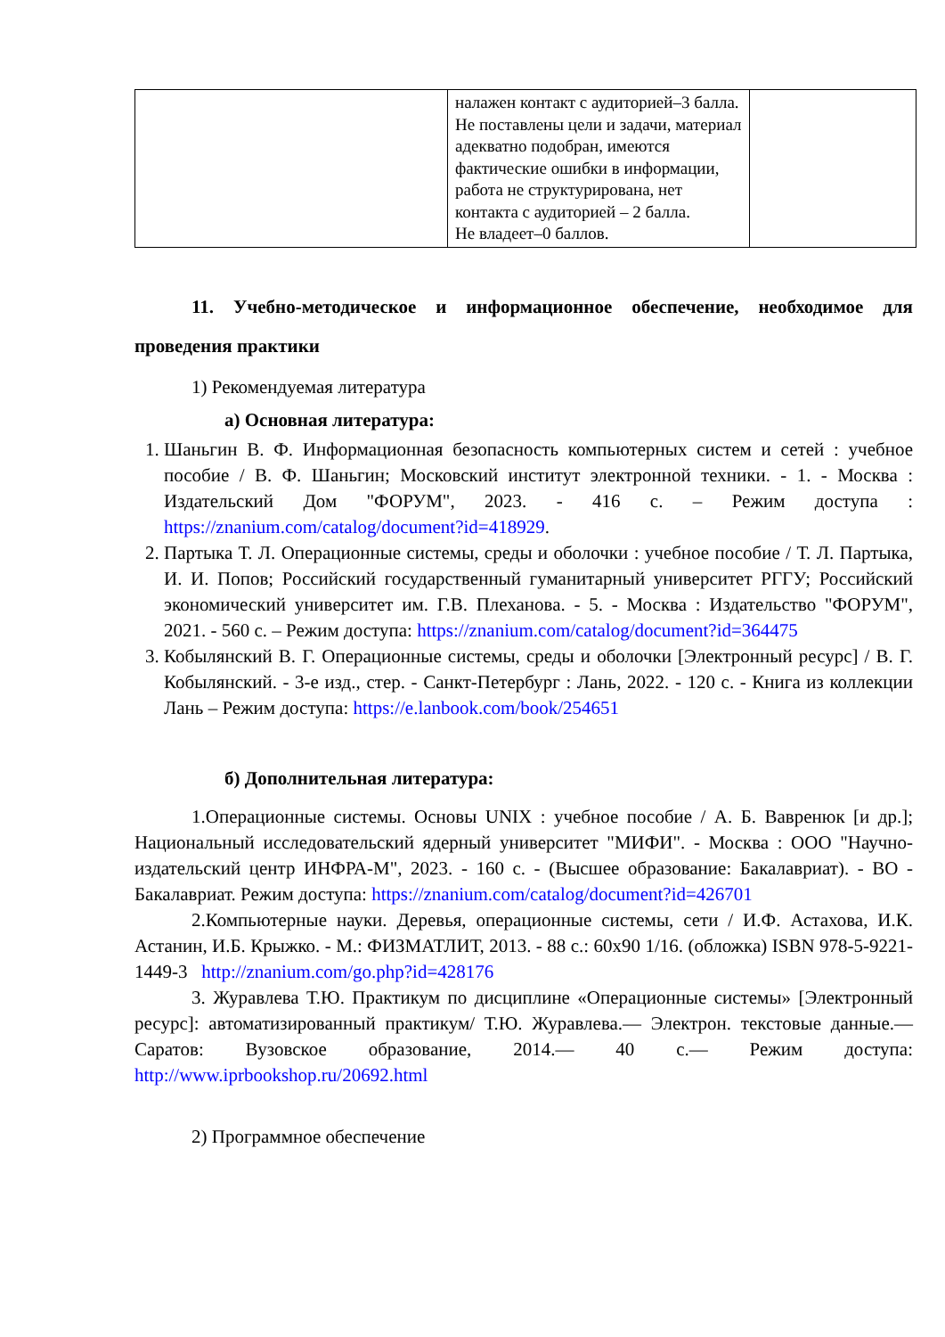| | налажен контакт с аудиторией–3 балла. Не поставлены цели и задачи, материал адекватно подобран, имеются фактические ошибки в информации, работа не структурирована, нет контакта с аудиторией – 2 балла. Не владеет–0 баллов. | |
11. Учебно-методическое и информационное обеспечение, необходимое для проведения практики
1) Рекомендуемая литература
а) Основная литература:
1. Шаньгин В. Ф. Информационная безопасность компьютерных систем и сетей : учебное пособие / В. Ф. Шаньгин; Московский институт электронной техники. - 1. - Москва : Издательский Дом "ФОРУМ", 2023. - 416 с. – Режим доступа : https://znanium.com/catalog/document?id=418929.
2. Партыка Т. Л. Операционные системы, среды и оболочки : учебное пособие / Т. Л. Партыка, И. И. Попов; Российский государственный гуманитарный университет РГГУ; Российский экономический университет им. Г.В. Плеханова. - 5. - Москва : Издательство "ФОРУМ", 2021. - 560 с. – Режим доступа: https://znanium.com/catalog/document?id=364475
3. Кобылянский В. Г. Операционные системы, среды и оболочки [Электронный ресурс] / В. Г. Кобылянский. - 3-е изд., стер. - Санкт-Петербург : Лань, 2022. - 120 с. - Книга из коллекции Лань – Режим доступа: https://e.lanbook.com/book/254651
б) Дополнительная литература:
1.Операционные системы. Основы UNIX : учебное пособие / А. Б. Вавренюк [и др.]; Национальный исследовательский ядерный университет "МИФИ". - Москва : ООО "Научно-издательский центр ИНФРА-М", 2023. - 160 с. - (Высшее образование: Бакалавриат). - ВО - Бакалавриат. Режим доступа: https://znanium.com/catalog/document?id=426701
2.Компьютерные науки. Деревья, операционные системы, сети / И.Ф. Астахова, И.К. Астанин, И.Б. Крыжко. - М.: ФИЗМАТЛИТ, 2013. - 88 с.: 60x90 1/16. (обложка) ISBN 978-5-9221-1449-3 http://znanium.com/go.php?id=428176
3. Журавлева Т.Ю. Практикум по дисциплине «Операционные системы» [Электронный ресурс]: автоматизированный практикум/ Т.Ю. Журавлева.— Электрон. текстовые данные.— Саратов: Вузовское образование, 2014.— 40 с.— Режим доступа: http://www.iprbookshop.ru/20692.html
2) Программное обеспечение